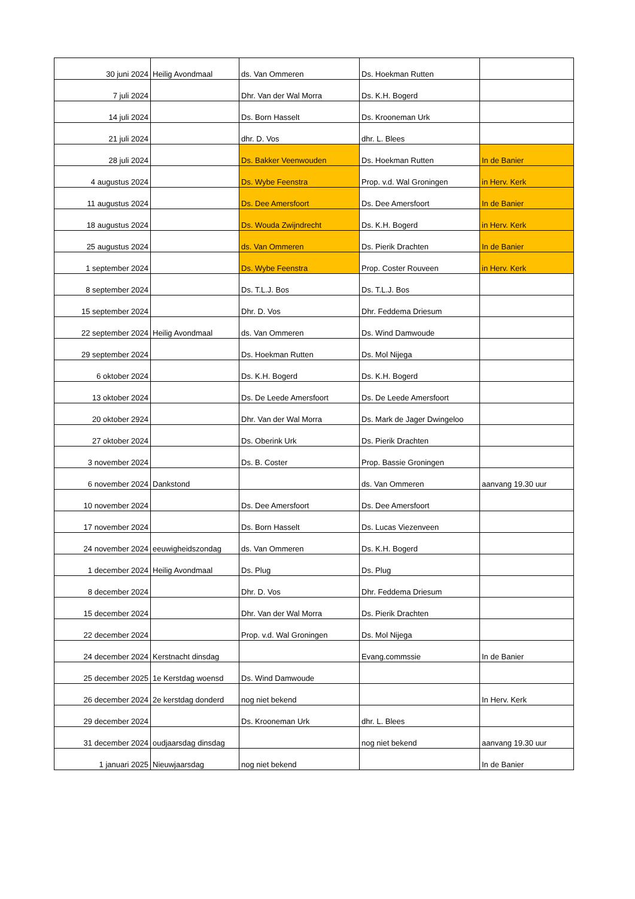| 30 juni 2024 | Heilig Avondmaal | ds. Van Ommeren | Ds. Hoekman Rutten | |
| 7 juli 2024 | | Dhr. Van der Wal Morra | Ds. K.H. Bogerd | |
| 14 juli 2024 | | Ds. Born Hasselt | Ds. Krooneman Urk | |
| 21 juli 2024 | | dhr. D. Vos | dhr. L. Blees | |
| 28 juli 2024 | | Ds. Bakker Veenwouden | Ds. Hoekman Rutten | In de Banier |
| 4 augustus 2024 | | Ds. Wybe Feenstra | Prop. v.d. Wal Groningen | in Herv. Kerk |
| 11 augustus 2024 | | Ds. Dee Amersfoort | Ds. Dee Amersfoort | In de Banier |
| 18 augustus 2024 | | Ds. Wouda Zwijndrecht | Ds. K.H. Bogerd | in Herv. Kerk |
| 25 augustus 2024 | | ds. Van Ommeren | Ds. Pierik Drachten | In de Banier |
| 1 september 2024 | | Ds. Wybe Feenstra | Prop. Coster Rouveen | in Herv. Kerk |
| 8 september 2024 | | Ds. T.L.J. Bos | Ds. T.L.J. Bos | |
| 15 september 2024 | | Dhr. D. Vos | Dhr. Feddema Driesum | |
| 22 september 2024 | Heilig Avondmaal | ds. Van Ommeren | Ds. Wind Damwoude | |
| 29 september 2024 | | Ds. Hoekman Rutten | Ds. Mol Nijega | |
| 6 oktober 2024 | | Ds. K.H. Bogerd | Ds. K.H. Bogerd | |
| 13 oktober 2024 | | Ds. De Leede Amersfoort | Ds. De Leede Amersfoort | |
| 20 oktober 2924 | | Dhr. Van der Wal Morra | Ds. Mark de Jager Dwingeloo | |
| 27 oktober 2024 | | Ds. Oberink Urk | Ds. Pierik Drachten | |
| 3 november 2024 | | Ds. B. Coster | Prop. Bassie Groningen | |
| 6 november 2024 | Dankstond | | ds. Van Ommeren | aanvang 19.30 uur |
| 10 november 2024 | | Ds. Dee Amersfoort | Ds. Dee Amersfoort | |
| 17 november 2024 | | Ds. Born Hasselt | Ds. Lucas Viezenveen | |
| 24 november 2024 | eeuwigheidszondag | ds. Van Ommeren | Ds. K.H. Bogerd | |
| 1 december 2024 | Heilig Avondmaal | Ds. Plug | Ds. Plug | |
| 8 december 2024 | | Dhr. D. Vos | Dhr. Feddema Driesum | |
| 15 december 2024 | | Dhr. Van der Wal Morra | Ds. Pierik Drachten | |
| 22 december 2024 | | Prop. v.d. Wal Groningen | Ds. Mol Nijega | |
| 24 december 2024 | Kerstnacht dinsdag | | Evang.commssie | In de Banier |
| 25 december 2025 | 1e Kerstdag woensd | Ds. Wind Damwoude | | |
| 26 december 2024 | 2e kerstdag donderd | nog niet bekend | | In Herv. Kerk |
| 29 december 2024 | | Ds. Krooneman Urk | dhr. L. Blees | |
| 31 december 2024 | oudjaarsdag dinsdag | | nog niet bekend | aanvang 19.30 uur |
| 1 januari 2025 | Nieuwjaarsdag | nog niet bekend | | In de Banier |